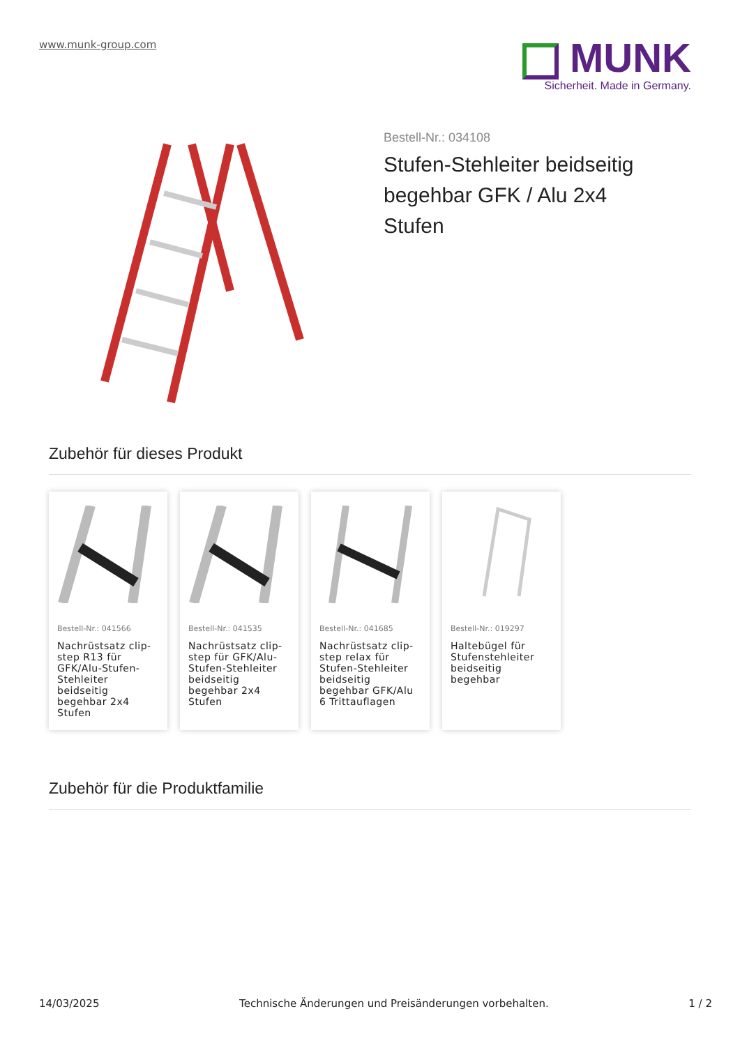www.munk-group.com
MUNK
Sicherheit. Made in Germany.
Bestell-Nr.: 034108
Stufen-Stehleiter beidseitig begehbar GFK / Alu 2x4 Stufen
Zubehör für dieses Produkt
Bestell-Nr.: 041566
Nachrüstsatz clip-step R13 für GFK/Alu-Stufen-Stehleiter beidseitig begehbar 2x4 Stufen
Bestell-Nr.: 041535
Nachrüstsatz clip-step für GFK/Alu-Stufen-Stehleiter beidseitig begehbar 2x4 Stufen
Bestell-Nr.: 041685
Nachrüstsatz clip-step relax für Stufen-Stehleiter beidseitig begehbar GFK/Alu 6 Trittauflagen
Bestell-Nr.: 019297
Haltebügel für Stufenstehleiter beidseitig begehbar
Zubehör für die Produktfamilie
14/03/2025 Technische Änderungen und Preisänderungen vorbehalten. 1 / 2